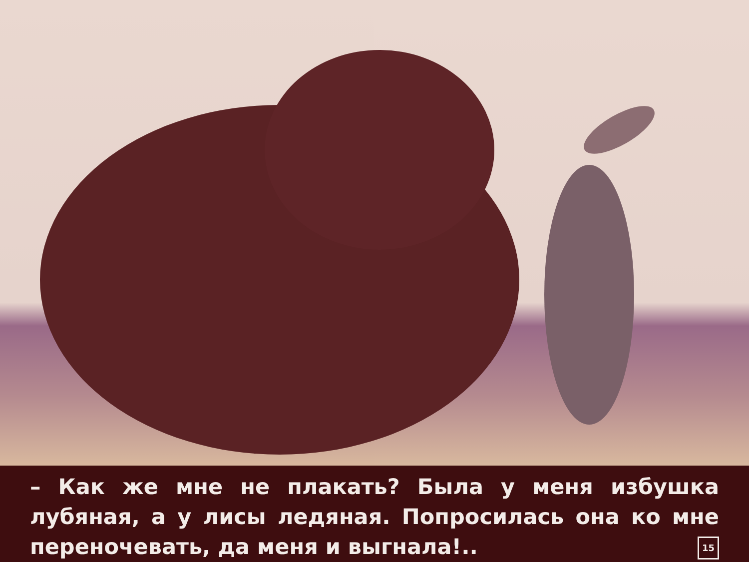– Как же мне не плакать? Была у меня избушка лубяная, а у лисы ледяная. Попросилась она ко мне переночевать, да меня и выгнала!.. 15